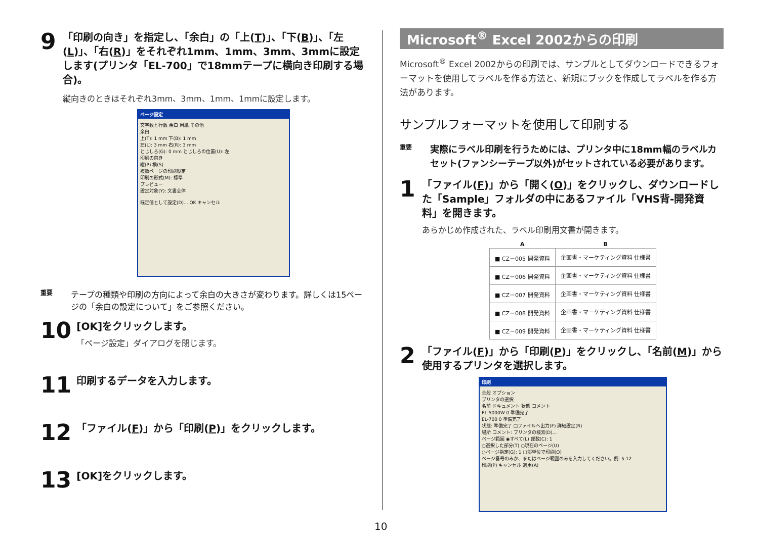9
「印刷の向き」を指定し、「余白」の「上(T)」、「下(B)」、「左(L)」、「右(R)」をそれぞれ1mm、1mm、3mm、3mmに設定します(プリンタ「EL-700」で18mmテープに横向き印刷する場合)。
縦向きのときはそれぞれ3mm、3mm、1mm、1mmに設定します。
ページ設定
文字数と行数 余白 用紙 その他
余白
上(T): 1 mm 下(B): 1 mm
左(L): 3 mm 右(R): 3 mm
とじしろ(G): 0 mm とじしろの位置(U): 左
印刷の向き
縦(P) 横(S)
複数ページの印刷設定
印刷の形式(M): 標準
プレビュー
設定対象(Y): 文書全体
既定値として設定(D)... OK キャンセル
重要
テープの種類や印刷の方向によって余白の大きさが変わります。詳しくは15ページの「余白の設定について」をご参照ください。
10
[OK]をクリックします。
「ページ設定」ダイアログを閉じます。
11
印刷するデータを入力します。
12
「ファイル(F)」から「印刷(P)」をクリックします。
13
[OK]をクリックします。
Microsoft<sup>®</sup> Excel 2002からの印刷
Microsoft<sup>®</sup> Excel 2002からの印刷では、サンプルとしてダウンロードできるフォーマットを使用してラベルを作る方法と、新規にブックを作成してラベルを作る方法があります。
サンプルフォーマットを使用して印刷する
重要
実際にラベル印刷を行うためには、プリンタ中に18mm幅のラベルカセット(ファンシーテープ以外)がセットされている必要があります。
1
「ファイル(F)」から「開く(O)」をクリックし、ダウンロードした「Sample」フォルダの中にあるファイル「VHS背-開発資料」を開きます。
あらかじめ作成された、ラベル印刷用文書が開きます。
| A | B |
| --- | --- |
| ■ CZ－005 開発資料 | 企画書・マーケティング資料 仕様書 |
| ■ CZ－006 開発資料 | 企画書・マーケティング資料 仕様書 |
| ■ CZ－007 開発資料 | 企画書・マーケティング資料 仕様書 |
| ■ CZ－008 開発資料 | 企画書・マーケティング資料 仕様書 |
| ■ CZ－009 開発資料 | 企画書・マーケティング資料 仕様書 |
2
「ファイル(F)」から「印刷(P)」をクリックし、「名前(M)」から使用するプリンタを選択します。
印刷
全般 オプション
プリンタの選択
名前 ドキュメント 状態 コメント
EL-5000W 0 準備完了
EL-700 0 準備完了
状態: 準備完了 □ファイルへ出力(F) 詳細設定(R)
場所 コメント: プリンタの検索(D)...
ページ範囲 ◉すべて(L) 部数(C): 1
○選択した部分(T) ○現在のページ(U)
○ページ指定(G): 1 □部単位で印刷(O)
ページ番号のみか、またはページ範囲のみを入力してください。例: 5-12
印刷(P) キャンセル 適用(A)
10